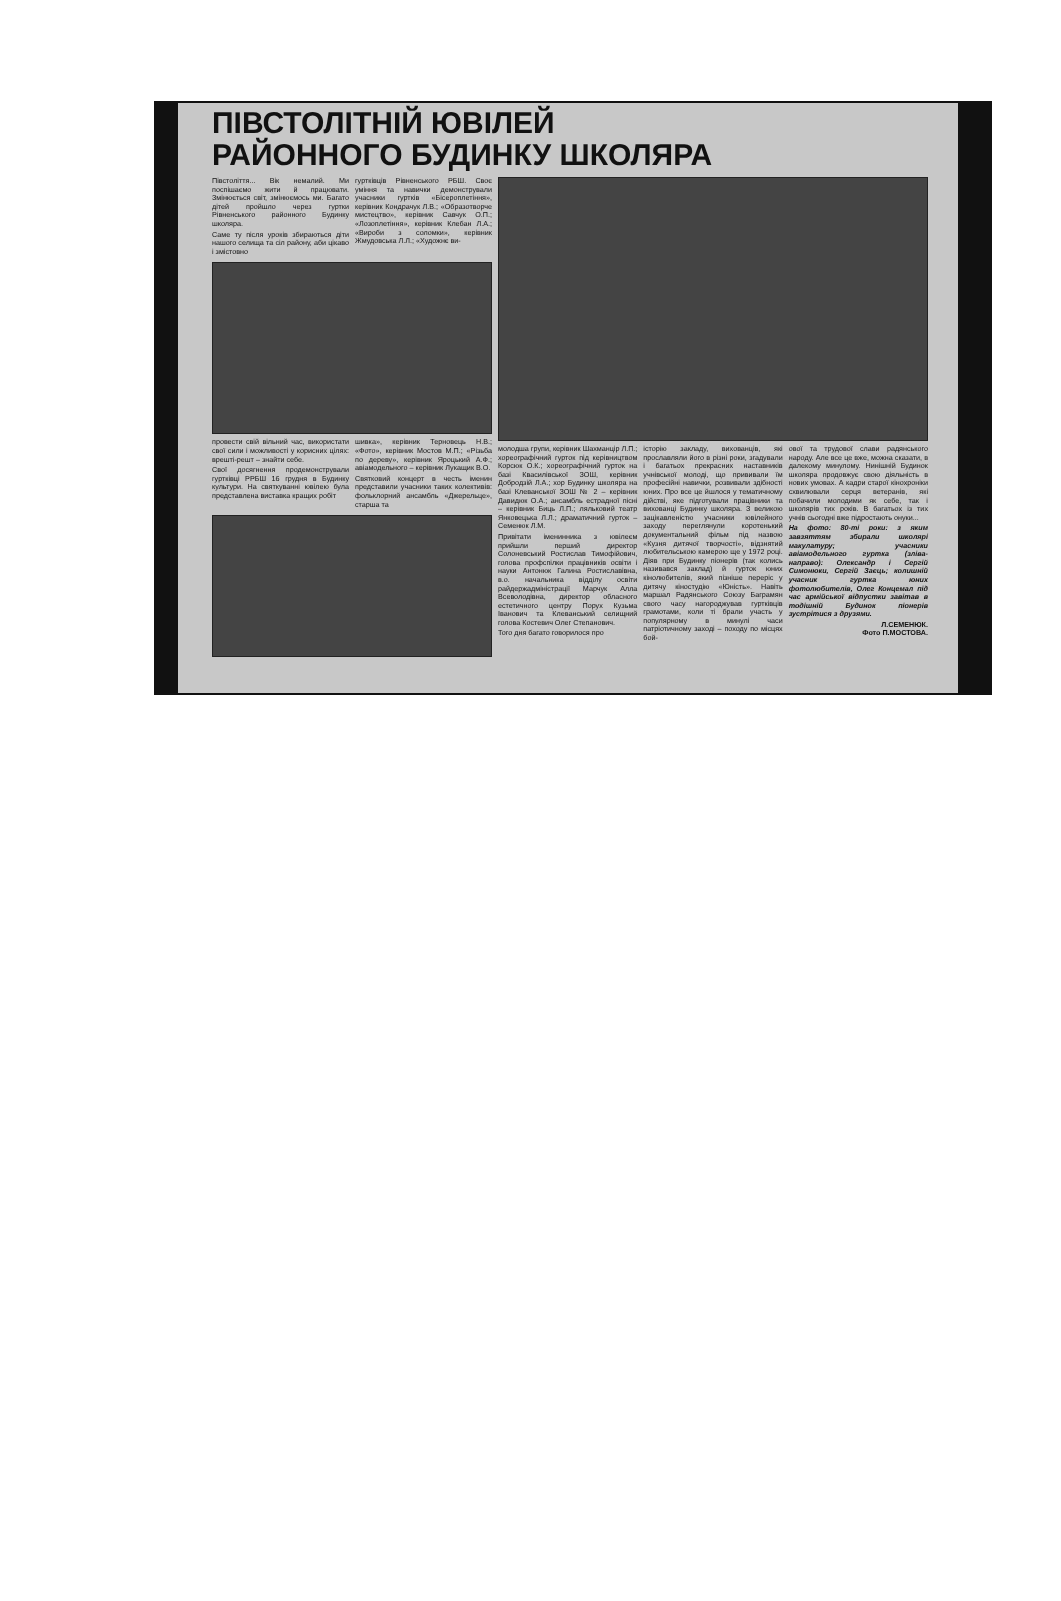ПІВСТОЛІТНІЙ ЮВІЛЕЙ
РАЙОННОГО БУДИНКУ ШКОЛЯРА
Півстоліття... Вік немалий. Ми поспішаємо жити й працювати. Змінюється світ, змінюємось ми. Багато дітей пройшло через гуртки Рівненського районного Будинку школяра.
Саме ту після уроків збираються діти нашого селища та сіл району, аби цікаво і змістовно
гуртківців Рівненського РБШ. Своє уміння та навички демонстрували учасники гуртків «Бісероплетіння», керівник Кондрачук Л.В.; «Образотворче мистецтво», керівник Савчук О.П.; «Лозоплетіння», керівник Клебан Л.А.; «Вироби з соломки», керівник Жмудовська Л.Л.; «Художнє ви-
провести свій вільний час, використати свої сили і можливості у корисних цілях: врешті-решт – знайти себе.
Свої досягнення продемонстрували гуртківці РРБШ 16 грудня в Будинку культури. На святкуванні ювілею була представлена виставка кращих робіт
шивка», керівник Терновець Н.В.; «Фото», керівник Мостов М.П.; «Різьба по дереву», керівник Яроцький А.Ф.; авіамодельного – керівник Лукащик В.О.
Святковий концерт в честь іменин представили учасники таких колективів: фольклорний ансамбль «Джерельце», старша та
молодша групи, керівник Шахманцір Л.П.; хореографічний гурток під керівництвом Корсюк О.К.; хореографічний гурток на базі Квасилівської ЗОШ, керівник Добродзій Л.А.; хор Будинку школяра на базі Клеванської ЗОШ № 2 – керівник Давидюк О.А.; ансамбль естрадної пісні – керівник Биць Л.П.; ляльковий театр Янковецька Л.Л.; драматичний гурток – Семенюк Л.М.
Привітати іменинника з ювілеєм прийшли перший директор Солоневський Ростислав Тимофійович, голова профспілки працівників освіти і науки Антонюк Галина Ростиславівна, в.о. начальника відділу освіти райдержадміністрації Марчук Алла Всеволодівна, директор обласного естетичного центру Порух Кузьма Іванович та Клеванський селищний голова Костевич Олег Степанович.
Того дня багато говорилося про
історію закладу, вихованців, які прославляли його в різні роки, згадували і багатьох прекрасних наставників учнівської молоді, що прививали їм професійні навички, розвивали здібності юних. Про все це йшлося у тематичному дійстві, яке підготували працівники та вихованці Будинку школяра. З великою зацікавленістю учасники ювілейного заходу переглянули коротенький документальний фільм під назвою «Кузня дитячої творчості», відзнятий любительською камерою ще у 1972 році. Діяв при Будинку піонерів (так колись називався заклад) й гурток юних кінолюбителів, який пізніше переріс у дитячу кіностудію «Юність». Навіть маршал Радянського Союзу Баграмян свого часу нагороджував гуртківців грамотами, коли ті брали участь у популярному в минулі часи патріотичному заході – походу по місцях бой-
ової та трудової слави радянського народу. Але все це вже, можна сказати, в далекому минулому. Нинішній Будинок школяра продовжує свою діяльність в нових умовах. А кадри старої кінохроніки схвилювали серця ветеранів, які побачили молодими як себе, так і школярів тих років. В багатьох із тих учнів сьогодні вже підростають онуки...
На фото: 80-ті роки: з яким завзяттям збирали школярі макулатуру; учасники авіамодельного гуртка (зліва-направо): Олександр і Сергій Симонюки, Сергій Заєць; колишній учасник гуртка юних фотолюбителів, Олег Концемал під час армійської відпустки завітав в тодішній Будинок піонерів зустрітися з друзями.
Л.СЕМЕНЮК.
Фото П.МОСТОВА.